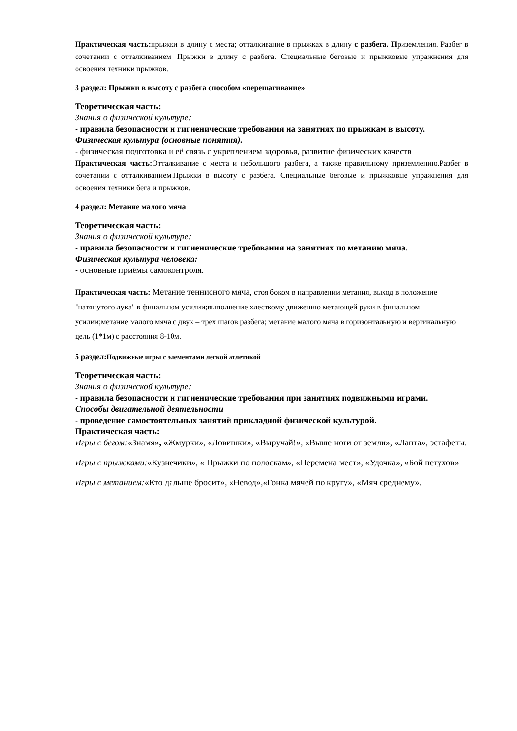Практическая часть: прыжки в длину с места; отталкивание в прыжках в длину с разбега. Приземления. Разбег в сочетании с отталкиванием. Прыжки в длину с разбега. Специальные беговые и прыжковые упражнения для освоения техники прыжков.
3 раздел: Прыжки в высоту с разбега способом «перешагивание»
Теоретическая часть:
Знания о физической культуре:
- правила безопасности и гигиенические требования на занятиях по прыжкам в высоту.
Физическая культура (основные понятия).
- физическая подготовка и её связь с укреплением здоровья, развитие физических качеств
Практическая часть: Отталкивание с места и небольшого разбега, а также правильному приземлению.Разбег в сочетании с отталкиванием.Прыжки в высоту с разбега. Специальные беговые и прыжковые упражнения для освоения техники бега и прыжков.
4 раздел: Метание малого мяча
Теоретическая часть:
Знания о физической культуре:
- правила безопасности и гигиенические требования на занятиях по метанию мяча.
Физическая культура человека:
- основные приёмы самоконтроля.
Практическая часть: Метание теннисного мяча, стоя боком в направлении метания, выход в положение "натянутого лука" в финальном усилии;выполнение хлесткому движению метающей руки в финальном усилии;метание малого мяча с двух – трех шагов разбега; метание малого мяча в горизонтальную и вертикальную цель (1*1м) с расстояния 8-10м.
5 раздел:Подвижные игры с элементами легкой атлетикой
Теоретическая часть:
Знания о физической культуре:
- правила безопасности и гигиенические требования при занятиях подвижными играми.
Способы двигательной деятельности
- проведение самостоятельных занятий прикладной физической культурой.
Практическая часть:
Игры с бегом:«Знамя», «Жмурки», «Ловишки», «Выручай!», «Выше ноги от земли», «Лапта», эстафеты.
Игры с прыжками:«Кузнечики», « Прыжки по полоскам», «Перемена мест», «Удочка», «Бой петухов»
Игры с метанием:«Кто дальше бросит», «Невод»,«Гонка мячей по кругу», «Мяч среднему».